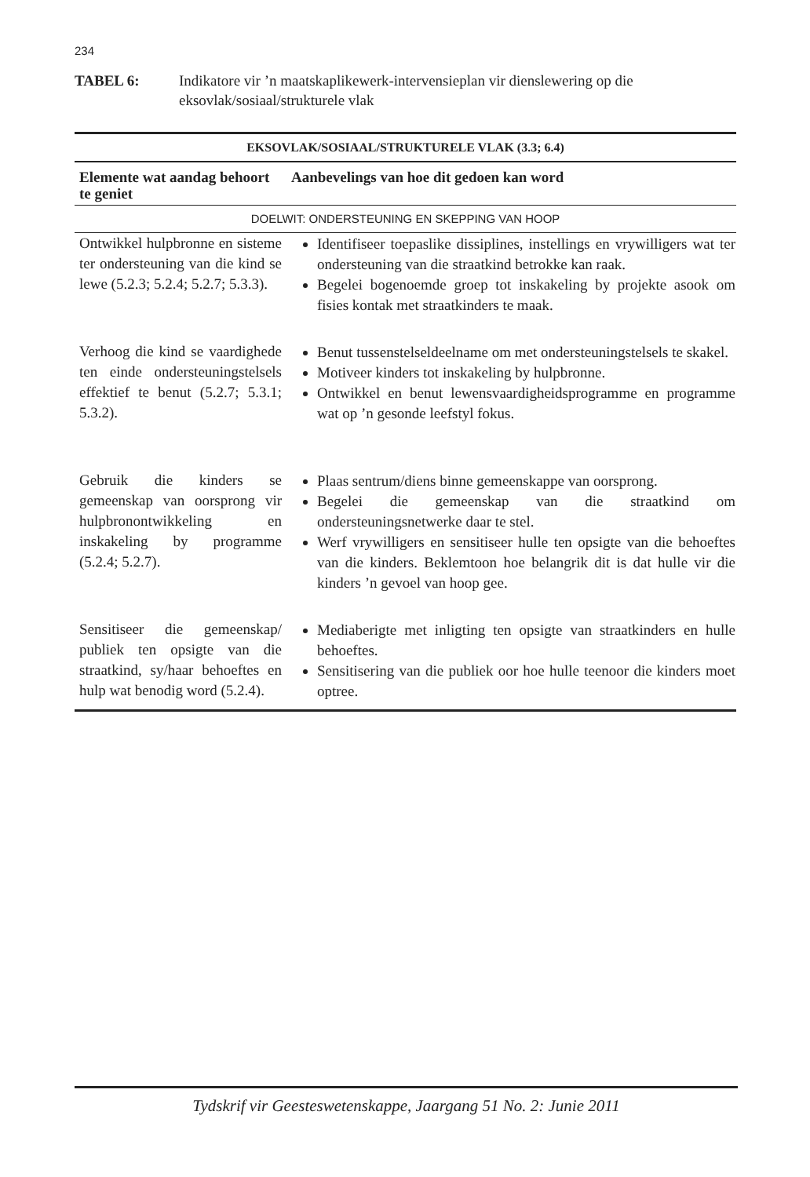234
TABEL 6: Indikatore vir ’n maatskaplikewerk-intervensieplan vir dienslewering op die eksovlak/sosiaal/strukturele vlak
| EKSOVLAK/SOSIAAL/STRUKTURELE VLAK (3.3; 6.4) | |
| --- | --- |
| Elemente wat aandag behoort te geniet | Aanbevelings van hoe dit gedoen kan word |
| DOELWIT: ONDERSTEUNING EN SKEPPING VAN HOOP | |
| Ontwikkel hulpbronne en sisteme ter ondersteuning van die kind se lewe (5.2.3; 5.2.4; 5.2.7; 5.3.3). | Identifiseer toepaslike dissiplines, instellings en vrywilligers wat ter ondersteuning van die straatkind betrokke kan raak. Begelei bogenoemde groep tot inskakeling by projekte asook om fisies kontak met straatkinders te maak. |
| Verhoog die kind se vaardighede ten einde ondersteuningstelsels effektief te benut (5.2.7; 5.3.1; 5.3.2). | Benut tussenstelseldeelname om met ondersteuningstelsels te skakel. Motiveer kinders tot inskakeling by hulpbronne. Ontwikkel en benut lewensvaardigheidsprogramme en programme wat op ’n gesonde leefstyl fokus. |
| Gebruik die kinders se gemeenskap van oorsprong vir hulpbronontwikkeling en inskakeling by programme (5.2.4; 5.2.7). | Plaas sentrum/diens binne gemeenskappe van oorsprong. Begelei die gemeenskap van die straatkind om ondersteuningsnetwerke daar te stel. Werf vrywilligers en sensitiseer hulle ten opsigte van die behoeftes van die kinders. Beklemtoon hoe belangrik dit is dat hulle vir die kinders ’n gevoel van hoop gee. |
| Sensitiseer die gemeenskap/ publiek ten opsigte van die straatkind, sy/haar behoeftes en hulp wat benodig word (5.2.4). | Mediaberigte met inligting ten opsigte van straatkinders en hulle behoeftes. Sensitisering van die publiek oor hoe hulle teenoor die kinders moet optree. |
Tydskrif vir Geesteswetenskappe, Jaargang 51 No. 2: Junie 2011